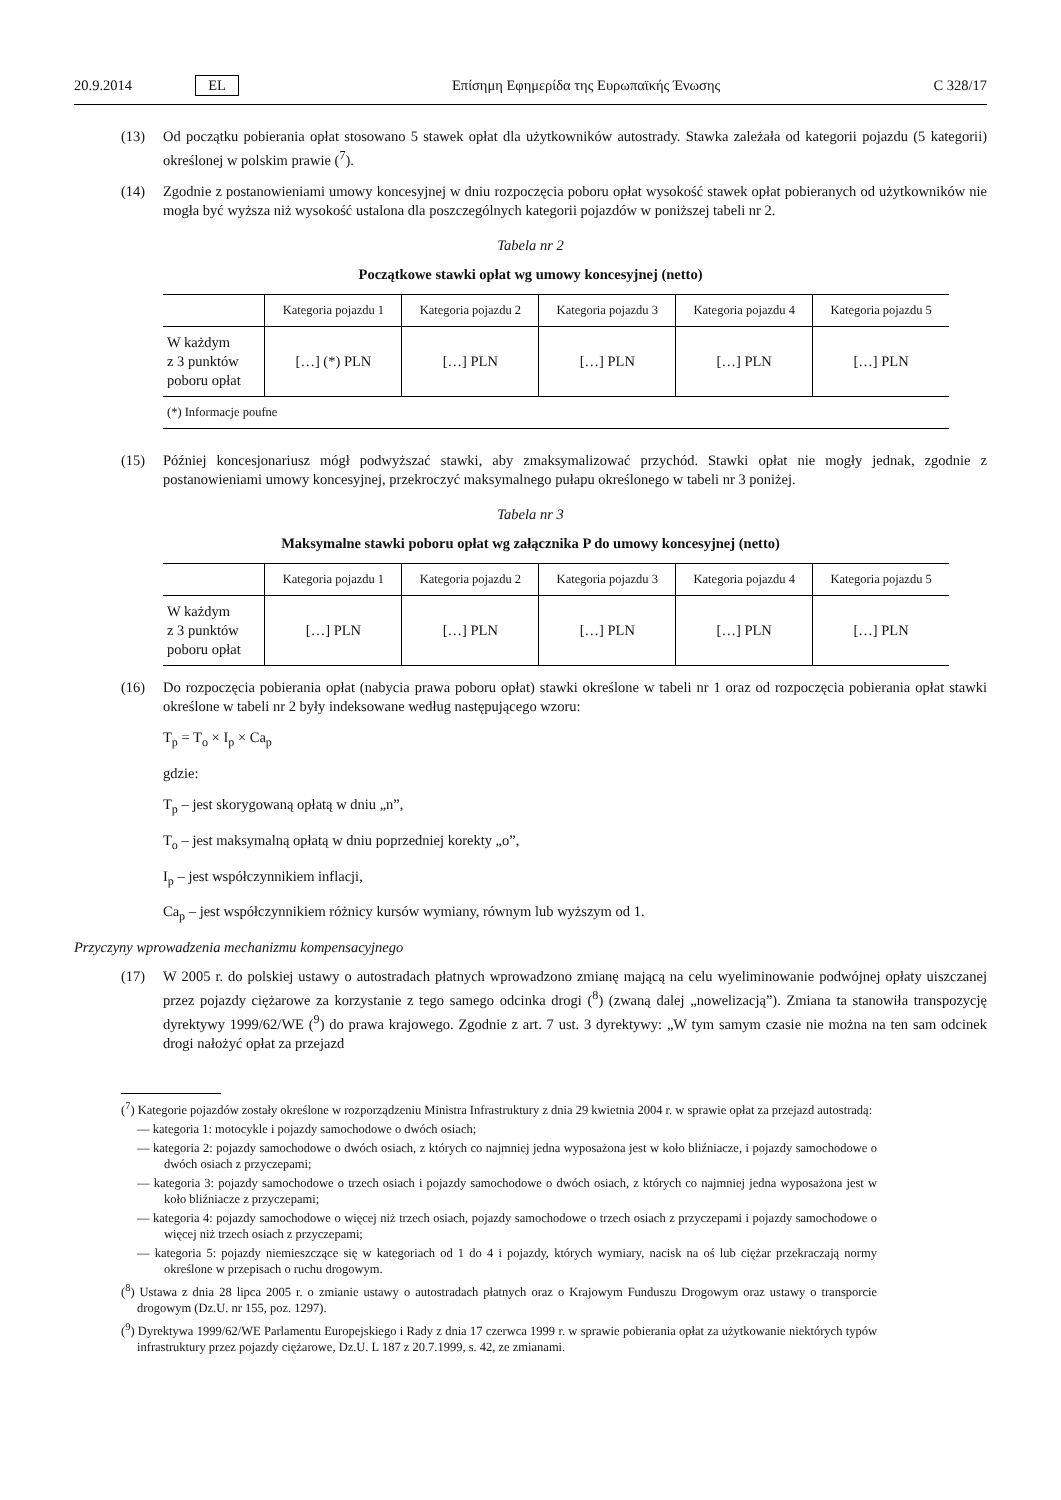20.9.2014 EL Επίσημη Εφημερίδα της Ευρωπαϊκής Ένωσης C 328/17
(13) Od początku pobierania opłat stosowano 5 stawek opłat dla użytkowników autostrady. Stawka zależała od kategorii pojazdu (5 kategorii) określonej w polskim prawie (<sup>7</sup>).
(14) Zgodnie z postanowieniami umowy koncesyjnej w dniu rozpoczęcia poboru opłat wysokość stawek opłat pobieranych od użytkowników nie mogła być wyższa niż wysokość ustalona dla poszczególnych kategorii pojazdów w poniższej tabeli nr 2.
Tabela nr 2
Początkowe stawki opłat wg umowy koncesyjnej (netto)
| | Kategoria pojazdu 1 | Kategoria pojazdu 2 | Kategoria pojazdu 3 | Kategoria pojazdu 4 | Kategoria pojazdu 5 |
| --- | --- | --- | --- | --- | --- |
| W każdym z 3 punktów poboru opłat | […] (*) PLN | […] PLN | […] PLN | […] PLN | […] PLN |
| (*) Informacje poufne | | | | | |
(15) Później koncesjonariusz mógł podwyższać stawki, aby zmaksymalizować przychód. Stawki opłat nie mogły jednak, zgodnie z postanowieniami umowy koncesyjnej, przekroczyć maksymalnego pułapu określonego w tabeli nr 3 poniżej.
Tabela nr 3
Maksymalne stawki poboru opłat wg załącznika P do umowy koncesyjnej (netto)
| | Kategoria pojazdu 1 | Kategoria pojazdu 2 | Kategoria pojazdu 3 | Kategoria pojazdu 4 | Kategoria pojazdu 5 |
| --- | --- | --- | --- | --- | --- |
| W każdym z 3 punktów poboru opłat | […] PLN | […] PLN | […] PLN | […] PLN | […] PLN |
(16) Do rozpoczęcia pobierania opłat (nabycia prawa poboru opłat) stawki określone w tabeli nr 1 oraz od rozpoczęcia pobierania opłat stawki określone w tabeli nr 2 były indeksowane według następującego wzoru:
T<sub>p</sub> = T<sub>o</sub> × I<sub>p</sub> × Ca<sub>p</sub>
gdzie:
T<sub>p</sub> – jest skorygowaną opłatą w dniu „n”,
T<sub>o</sub> – jest maksymalną opłatą w dniu poprzedniej korekty „o”,
I<sub>p</sub> – jest współczynnikiem inflacji,
Ca<sub>p</sub> – jest współczynnikiem różnicy kursów wymiany, równym lub wyższym od 1.
Przyczyny wprowadzenia mechanizmu kompensacyjnego
(17) W 2005 r. do polskiej ustawy o autostradach płatnych wprowadzono zmianę mającą na celu wyeliminowanie podwójnej opłaty uiszczanej przez pojazdy ciężarowe za korzystanie z tego samego odcinka drogi (<sup>8</sup>) (zwaną dalej „nowelizacją”). Zmiana ta stanowiła transpozycję dyrektywy 1999/62/WE (<sup>9</sup>) do prawa krajowego. Zgodnie z art. 7 ust. 3 dyrektywy: „W tym samym czasie nie można na ten sam odcinek drogi nałożyć opłat za przejazd
(<sup>7</sup>) Kategorie pojazdów zostały określone w rozporządzeniu Ministra Infrastruktury z dnia 29 kwietnia 2004 r. w sprawie opłat za przejazd autostradą:
— kategoria 1: motocykle i pojazdy samochodowe o dwóch osiach;
— kategoria 2: pojazdy samochodowe o dwóch osiach, z których co najmniej jedna wyposażona jest w koło bliźniacze, i pojazdy samochodowe o dwóch osiach z przyczepami;
— kategoria 3: pojazdy samochodowe o trzech osiach i pojazdy samochodowe o dwóch osiach, z których co najmniej jedna wyposażona jest w koło bliźniacze z przyczepami;
— kategoria 4: pojazdy samochodowe o więcej niż trzech osiach, pojazdy samochodowe o trzech osiach z przyczepami i pojazdy samochodowe o więcej niż trzech osiach z przyczepami;
— kategoria 5: pojazdy niemieszczące się w kategoriach od 1 do 4 i pojazdy, których wymiary, nacisk na oś lub ciężar przekraczają normy określone w przepisach o ruchu drogowym.
(<sup>8</sup>) Ustawa z dnia 28 lipca 2005 r. o zmianie ustawy o autostradach płatnych oraz o Krajowym Funduszu Drogowym oraz ustawy o transporcie drogowym (Dz.U. nr 155, poz. 1297).
(<sup>9</sup>) Dyrektywa 1999/62/WE Parlamentu Europejskiego i Rady z dnia 17 czerwca 1999 r. w sprawie pobierania opłat za użytkowanie niektórych typów infrastruktury przez pojazdy ciężarowe, Dz.U. L 187 z 20.7.1999, s. 42, ze zmianami.